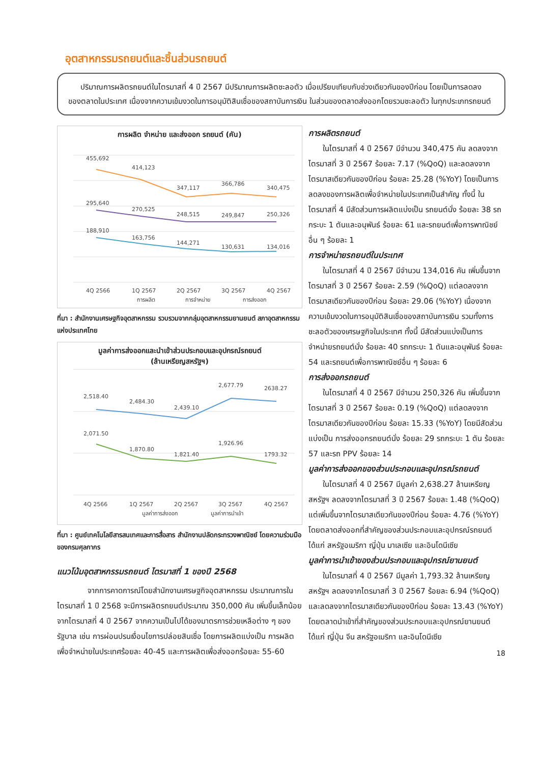อุตสาหกรรมรถยนต์และชิ้นส่วนรถยนต์
ปริมาณการผลิตรถยนต์ในไตรมาสที่ 4 ปี 2567 มีปริมาณการผลิตชะลอตัว เมื่อเปรียบเทียบกับช่วงเดียวกันของปีก่อน โดยเป็นการลดลงของตลาดในประเทศ เนื่องจากความเข้มงวดในการอนุมัติสินเชื่อของสถาบันการเงิน ในส่วนของตลาดส่งออกโดยรวมชะลอตัว ในทุกประเภทรถยนต์
การผลิต จำหน่าย และส่งออก รถยนต์ (คัน)
455,692
414,123
347,117
366,786
340,475
295,640
270,525
248,515
249,847
250,326
188,910
163,756
144,271
130,631
134,016
4Q 2566
1Q 2567
2Q 2567
3Q 2567
4Q 2567
การผลิต
การจำหน่าย
การส่งออก
ที่มา : สำนักงานเศรษฐกิจอุตสาหกรรม รวบรวมจากกลุ่มอุตสาหกรรมยานยนต์ สภาอุตสาหกรรมแห่งประเทศไทย
มูลค่าการส่งออกและนำเข้าส่วนประกอบและอุปกรณ์รถยนต์
(ล้านเหรียญสหรัฐฯ)
2,518.40
2,484.30
2,439.10
2,677.79
2638.27
2,071.50
1,870.80
1,821.40
1,926.96
1793.32
4Q 2566
1Q 2567
2Q 2567
3Q 2567
4Q 2567
มูลค่าการส่งออก
มูลค่าการนำเข้า
ที่มา : ศูนย์เทคโนโลยีสารสนเทศและการสื่อสาร สำนักงานปลัดกระทรวงพาณิชย์ โดยความร่วมมือของกรมศุลกากร
แนวโน้มอุตสาหกรรมรถยนต์ ไตรมาสที่ 1 ของปี 2568
จากการคาดการณ์โดยสำนักงานเศรษฐกิจอุตสาหกรรม ประมาณการในไตรมาสที่ 1 ปี 2568 จะมีการผลิตรถยนต์ประมาณ 350,000 คัน เพิ่มขึ้นเล็กน้อยจากไตรมาสที่ 4 ปี 2567 จากความเป็นไปได้ของมาตรการช่วยเหลือต่าง ๆ ของรัฐบาล เช่น การผ่อนปรนเงื่อนไขการปล่อยสินเชื่อ โดยการผลิตแบ่งเป็น การผลิตเพื่อจำหน่ายในประเทศร้อยละ 40-45 และการผลิตเพื่อส่งออกร้อยละ 55-60
การผลิตรถยนต์
ในไตรมาสที่ 4 ปี 2567 มีจำนวน 340,475 คัน ลดลงจากไตรมาสที่ 3 ปี 2567 ร้อยละ 7.17 (%QoQ) และลดลงจากไตรมาสเดียวกันของปีก่อน ร้อยละ 25.28 (%YoY) โดยเป็นการลดลงของการผลิตเพื่อจำหน่ายในประเทศเป็นสำคัญ ทั้งนี้ ในไตรมาสที่ 4 มีสัดส่วนการผลิตแบ่งเป็น รถยนต์นั่ง ร้อยละ 38 รถกระบะ 1 ตันและอนุพันธ์ ร้อยละ 61 และรถยนต์เพื่อการพาณิชย์อื่น ๆ ร้อยละ 1
การจำหน่ายรถยนต์ในประเทศ
ในไตรมาสที่ 4 ปี 2567 มีจำนวน 134,016 คัน เพิ่มขึ้นจากไตรมาสที่ 3 ปี 2567 ร้อยละ 2.59 (%QoQ) แต่ลดลงจากไตรมาสเดียวกันของปีก่อน ร้อยละ 29.06 (%YoY) เนื่องจากความเข้มงวดในการอนุมัติสินเชื่อของสถาบันการเงิน รวมทั้งการชะลอตัวของเศรษฐกิจในประเทศ ทั้งนี้ มีสัดส่วนแบ่งเป็นการจำหน่ายรถยนต์นั่ง ร้อยละ 40 รถกระบะ 1 ตันและอนุพันธ์ ร้อยละ 54 และรถยนต์เพื่อการพาณิชย์อื่น ๆ ร้อยละ 6
การส่งออกรถยนต์
ในไตรมาสที่ 4 ปี 2567 มีจำนวน 250,326 คัน เพิ่มขึ้นจากไตรมาสที่ 3 ปี 2567 ร้อยละ 0.19 (%QoQ) แต่ลดลงจากไตรมาสเดียวกันของปีก่อน ร้อยละ 15.33 (%YoY) โดยมีสัดส่วนแบ่งเป็น การส่งออกรถยนต์นั่ง ร้อยละ 29 รถกระบะ 1 ตัน ร้อยละ 57 และรถ PPV ร้อยละ 14
มูลค่าการส่งออกของส่วนประกอบและอุปกรณ์รถยนต์
ในไตรมาสที่ 4 ปี 2567 มีมูลค่า 2,638.27 ล้านเหรียญสหรัฐฯ ลดลงจากไตรมาสที่ 3 ปี 2567 ร้อยละ 1.48 (%QoQ) แต่เพิ่มขึ้นจากไตรมาสเดียวกันของปีก่อน ร้อยละ 4.76 (%YoY) โดยตลาดส่งออกที่สำคัญของส่วนประกอบและอุปกรณ์รถยนต์ ได้แก่ สหรัฐอเมริกา ญี่ปุ่น มาเลเซีย และอินโดนีเซีย
มูลค่าการนำเข้าของส่วนประกอบและอุปกรณ์ยานยนต์
ในไตรมาสที่ 4 ปี 2567 มีมูลค่า 1,793.32 ล้านเหรียญสหรัฐฯ ลดลงจากไตรมาสที่ 3 ปี 2567 ร้อยละ 6.94 (%QoQ) และลดลงจากไตรมาสเดียวกันของปีก่อน ร้อยละ 13.43 (%YoY) โดยตลาดนำเข้าที่สำคัญของส่วนประกอบและอุปกรณ์ยานยนต์ ได้แก่ ญี่ปุ่น จีน สหรัฐอเมริกา และอินโดนีเซีย
18